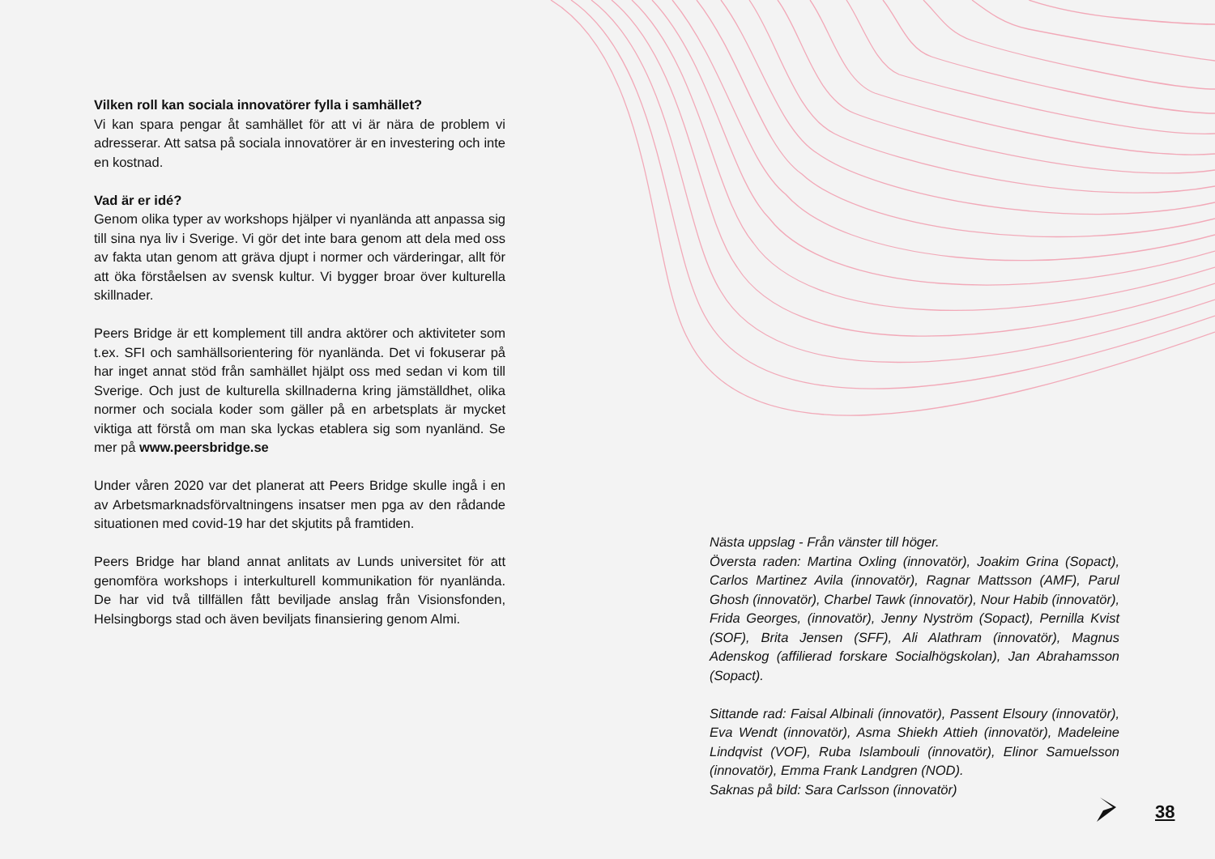Vilken roll kan sociala innovatörer fylla i samhället?
Vi kan spara pengar åt samhället för att vi är nära de problem vi adresserar. Att satsa på sociala innovatörer är en investering och inte en kostnad.
Vad är er idé?
Genom olika typer av workshops hjälper vi nyanlända att anpassa sig till sina nya liv i Sverige. Vi gör det inte bara genom att dela med oss av fakta utan genom att gräva djupt i normer och värderingar, allt för att öka förståelsen av svensk kultur. Vi bygger broar över kulturella skillnader.
Peers Bridge är ett komplement till andra aktörer och aktiviteter som t.ex. SFI och samhällsorientering för nyanlända. Det vi fokuserar på har inget annat stöd från samhället hjälpt oss med sedan vi kom till Sverige. Och just de kulturella skillnaderna kring jämställdhet, olika normer och sociala koder som gäller på en arbetsplats är mycket viktiga att förstå om man ska lyckas etablera sig som nyanländ. Se mer på www.peersbridge.se
Under våren 2020 var det planerat att Peers Bridge skulle ingå i en av Arbetsmarknadsförvaltningens insatser men pga av den rådande situationen med covid-19 har det skjutits på framtiden.
Peers Bridge har bland annat anlitats av Lunds universitet för att genomföra workshops i interkulturell kommunikation för nyanlända. De har vid två tillfällen fått beviljade anslag från Visionsfonden, Helsingborgs stad och även beviljats finansiering genom Almi.
Nästa uppslag - Från vänster till höger.
Översta raden: Martina Oxling (innovatör), Joakim Grina (Sopact), Carlos Martinez Avila (innovatör), Ragnar Mattsson (AMF), Parul Ghosh (innovatör), Charbel Tawk (innovatör), Nour Habib (innovatör), Frida Georges, (innovatör), Jenny Nyström (Sopact), Pernilla Kvist (SOF), Brita Jensen (SFF), Ali Alathram (innovatör), Magnus Adenskog (affilierad forskare Socialhögskolan), Jan Abrahamsson (Sopact).
Sittande rad: Faisal Albinali (innovatör), Passent Elsoury (innovatör), Eva Wendt (innovatör), Asma Shiekh Attieh (innovatör), Madeleine Lindqvist (VOF), Ruba Islambouli (innovatör), Elinor Samuelsson (innovatör), Emma Frank Landgren (NOD).
Saknas på bild: Sara Carlsson (innovatör)
38